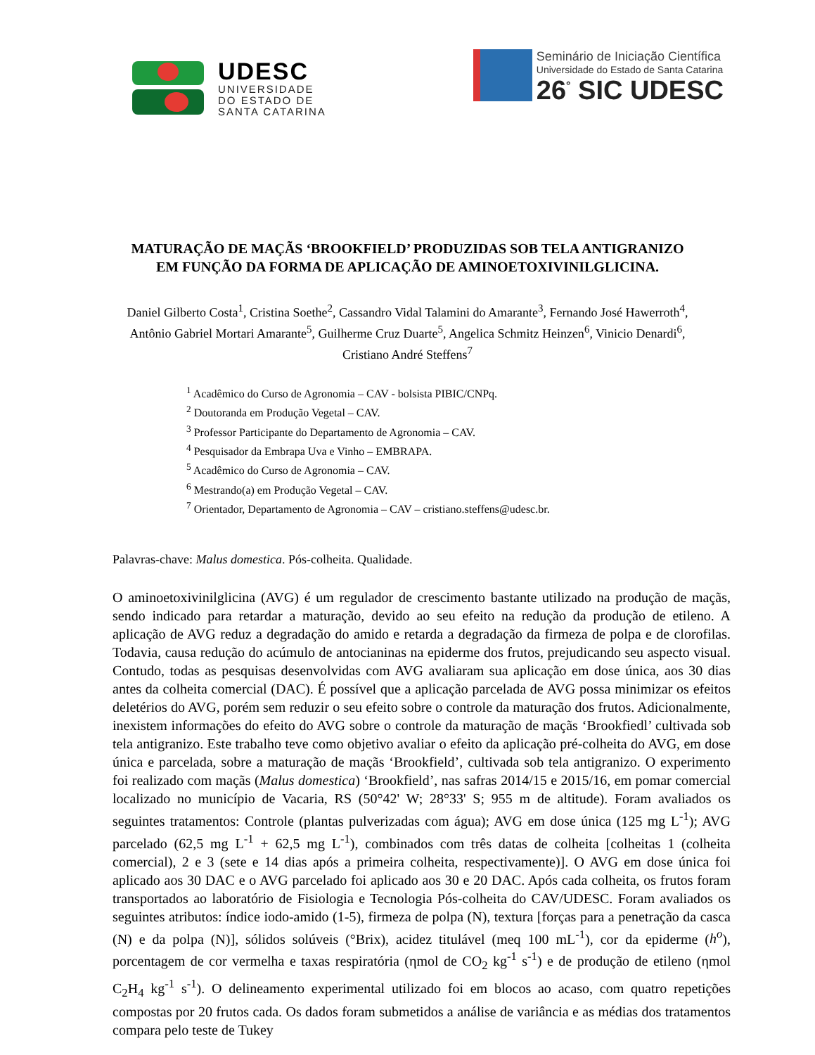UDESC
UNIVERSIDADE
DO ESTADO DE
SANTA CATARINA
Seminário de Iniciação Científica
Universidade do Estado de Santa Catarina
26<sup>°</sup> SIC UDESC
MATURAÇÃO DE MAÇÃS ‘BROOKFIELD’ PRODUZIDAS SOB TELA ANTIGRANIZO EM FUNÇÃO DA FORMA DE APLICAÇÃO DE AMINOETOXIVINILGLICINA.
Daniel Gilberto Costa<sup>1</sup>, Cristina Soethe<sup>2</sup>, Cassandro Vidal Talamini do Amarante<sup>3</sup>, Fernando José Hawerroth<sup>4</sup>, Antônio Gabriel Mortari Amarante<sup>5</sup>, Guilherme Cruz Duarte<sup>5</sup>, Angelica Schmitz Heinzen<sup>6</sup>, Vinicio Denardi<sup>6</sup>, Cristiano André Steffens<sup>7</sup>
<sup>1</sup> Acadêmico do Curso de Agronomia – CAV - bolsista PIBIC/CNPq.
<sup>2</sup> Doutoranda em Produção Vegetal – CAV.
<sup>3</sup> Professor Participante do Departamento de Agronomia – CAV.
<sup>4</sup> Pesquisador da Embrapa Uva e Vinho – EMBRAPA.
<sup>5</sup> Acadêmico do Curso de Agronomia – CAV.
<sup>6</sup> Mestrando(a) em Produção Vegetal – CAV.
<sup>7</sup> Orientador, Departamento de Agronomia – CAV – cristiano.steffens@udesc.br.
Palavras-chave: Malus domestica. Pós-colheita. Qualidade.
O aminoetoxivinilglicina (AVG) é um regulador de crescimento bastante utilizado na produção de maçãs, sendo indicado para retardar a maturação, devido ao seu efeito na redução da produção de etileno. A aplicação de AVG reduz a degradação do amido e retarda a degradação da firmeza de polpa e de clorofilas. Todavia, causa redução do acúmulo de antocianinas na epiderme dos frutos, prejudicando seu aspecto visual. Contudo, todas as pesquisas desenvolvidas com AVG avaliaram sua aplicação em dose única, aos 30 dias antes da colheita comercial (DAC). É possível que a aplicação parcelada de AVG possa minimizar os efeitos deletérios do AVG, porém sem reduzir o seu efeito sobre o controle da maturação dos frutos. Adicionalmente, inexistem informações do efeito do AVG sobre o controle da maturação de maçãs ‘Brookfiedl’ cultivada sob tela antigranizo. Este trabalho teve como objetivo avaliar o efeito da aplicação pré-colheita do AVG, em dose única e parcelada, sobre a maturação de maçãs ‘Brookfield’, cultivada sob tela antigranizo. O experimento foi realizado com maçãs (Malus domestica) ‘Brookfield’, nas safras 2014/15 e 2015/16, em pomar comercial localizado no município de Vacaria, RS (50°42' W; 28°33' S; 955 m de altitude). Foram avaliados os seguintes tratamentos: Controle (plantas pulverizadas com água); AVG em dose única (125 mg L<sup>-1</sup>); AVG parcelado (62,5 mg L<sup>-1</sup> + 62,5 mg L<sup>-1</sup>), combinados com três datas de colheita [colheitas 1 (colheita comercial), 2 e 3 (sete e 14 dias após a primeira colheita, respectivamente)]. O AVG em dose única foi aplicado aos 30 DAC e o AVG parcelado foi aplicado aos 30 e 20 DAC. Após cada colheita, os frutos foram transportados ao laboratório de Fisiologia e Tecnologia Pós-colheita do CAV/UDESC. Foram avaliados os seguintes atributos: índice iodo-amido (1-5), firmeza de polpa (N), textura [forças para a penetração da casca (N) e da polpa (N)], sólidos solúveis (°Brix), acidez titulável (meq 100 mL<sup>-1</sup>), cor da epiderme (h<sup>o</sup>), porcentagem de cor vermelha e taxas respiratória (ηmol de CO<sub>2</sub> kg<sup>-1</sup> s<sup>-1</sup>) e de produção de etileno (ηmol C<sub>2</sub>H<sub>4</sub> kg<sup>-1</sup> s<sup>-1</sup>). O delineamento experimental utilizado foi em blocos ao acaso, com quatro repetições compostas por 20 frutos cada. Os dados foram submetidos a análise de variância e as médias dos tratamentos compara pelo teste de Tukey